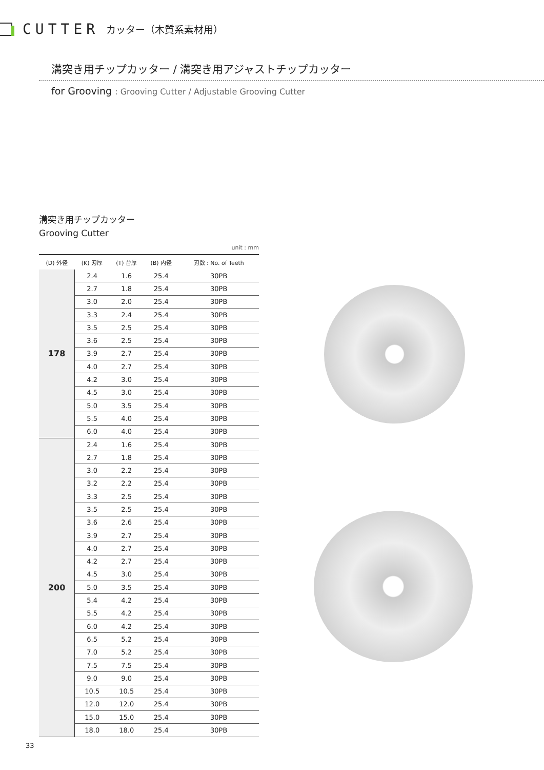CUTTER カッター（木質系素材用）
溝突き用チップカッター / 溝突き用アジャストチップカッター
for Grooving : Grooving Cutter / Adjustable Grooving Cutter
溝突き用チップカッター
Grooving Cutter
unit : mm
| (D) 外径 | (K) 刃厚 | (T) 台厚 | (B) 内径 | 刃数 : No. of Teeth |
| --- | --- | --- | --- | --- |
| 178 | 2.4 | 1.6 | 25.4 | 30PB |
| | 2.7 | 1.8 | 25.4 | 30PB |
| | 3.0 | 2.0 | 25.4 | 30PB |
| | 3.3 | 2.4 | 25.4 | 30PB |
| | 3.5 | 2.5 | 25.4 | 30PB |
| | 3.6 | 2.5 | 25.4 | 30PB |
| | 3.9 | 2.7 | 25.4 | 30PB |
| | 4.0 | 2.7 | 25.4 | 30PB |
| | 4.2 | 3.0 | 25.4 | 30PB |
| | 4.5 | 3.0 | 25.4 | 30PB |
| | 5.0 | 3.5 | 25.4 | 30PB |
| | 5.5 | 4.0 | 25.4 | 30PB |
| | 6.0 | 4.0 | 25.4 | 30PB |
| 200 | 2.4 | 1.6 | 25.4 | 30PB |
| | 2.7 | 1.8 | 25.4 | 30PB |
| | 3.0 | 2.2 | 25.4 | 30PB |
| | 3.2 | 2.2 | 25.4 | 30PB |
| | 3.3 | 2.5 | 25.4 | 30PB |
| | 3.5 | 2.5 | 25.4 | 30PB |
| | 3.6 | 2.6 | 25.4 | 30PB |
| | 3.9 | 2.7 | 25.4 | 30PB |
| | 4.0 | 2.7 | 25.4 | 30PB |
| | 4.2 | 2.7 | 25.4 | 30PB |
| | 4.5 | 3.0 | 25.4 | 30PB |
| | 5.0 | 3.5 | 25.4 | 30PB |
| | 5.4 | 4.2 | 25.4 | 30PB |
| | 5.5 | 4.2 | 25.4 | 30PB |
| | 6.0 | 4.2 | 25.4 | 30PB |
| | 6.5 | 5.2 | 25.4 | 30PB |
| | 7.0 | 5.2 | 25.4 | 30PB |
| | 7.5 | 7.5 | 25.4 | 30PB |
| | 9.0 | 9.0 | 25.4 | 30PB |
| | 10.5 | 10.5 | 25.4 | 30PB |
| | 12.0 | 12.0 | 25.4 | 30PB |
| | 15.0 | 15.0 | 25.4 | 30PB |
| | 18.0 | 18.0 | 25.4 | 30PB |
33